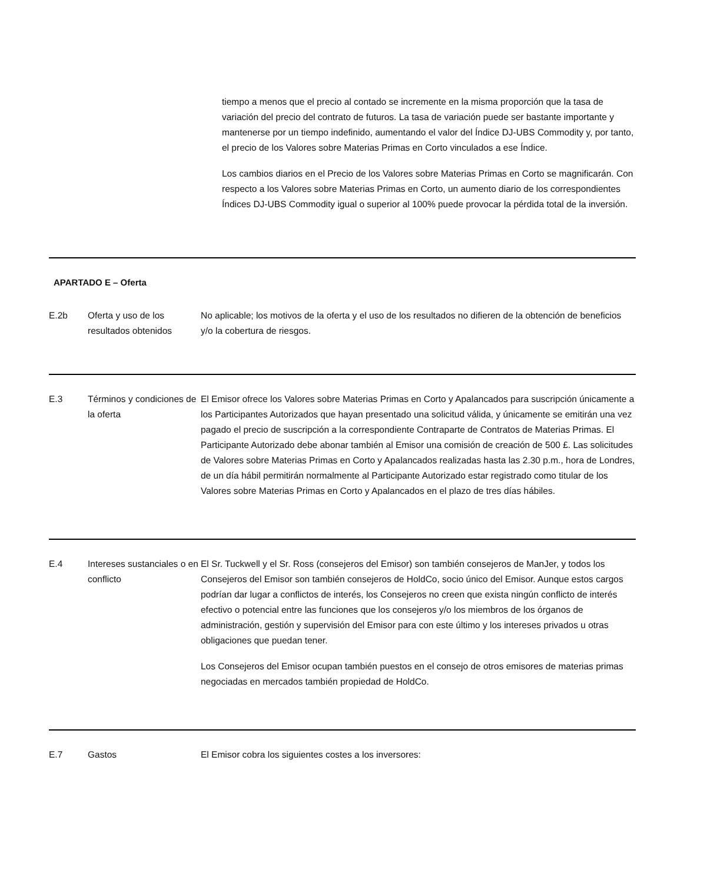tiempo a menos que el precio al contado se incremente en la misma proporción que la tasa de variación del precio del contrato de futuros. La tasa de variación puede ser bastante importante y mantenerse por un tiempo indefinido, aumentando el valor del Índice DJ-UBS Commodity y, por tanto, el precio de los Valores sobre Materias Primas en Corto vinculados a ese Índice.
Los cambios diarios en el Precio de los Valores sobre Materias Primas en Corto se magnificarán. Con respecto a los Valores sobre Materias Primas en Corto, un aumento diario de los correspondientes Índices DJ-UBS Commodity igual o superior al 100% puede provocar la pérdida total de la inversión.
APARTADO E – Oferta
| E.2b | Oferta y uso de los resultados obtenidos | No aplicable; los motivos de la oferta y el uso de los resultados no difieren de la obtención de beneficios y/o la cobertura de riesgos. |
| E.3 | Términos y condiciones de la oferta | El Emisor ofrece los Valores sobre Materias Primas en Corto y Apalancados para suscripción únicamente a los Participantes Autorizados que hayan presentado una solicitud válida, y únicamente se emitirán una vez pagado el precio de suscripción a la correspondiente Contraparte de Contratos de Materias Primas. El Participante Autorizado debe abonar también al Emisor una comisión de creación de 500 £. Las solicitudes de Valores sobre Materias Primas en Corto y Apalancados realizadas hasta las 2.30 p.m., hora de Londres, de un día hábil permitirán normalmente al Participante Autorizado estar registrado como titular de los Valores sobre Materias Primas en Corto y Apalancados en el plazo de tres días hábiles. |
| E.4 | Intereses sustanciales o en conflicto | El Sr. Tuckwell y el Sr. Ross (consejeros del Emisor) son también consejeros de ManJer, y todos los Consejeros del Emisor son también consejeros de HoldCo, socio único del Emisor. Aunque estos cargos podrían dar lugar a conflictos de interés, los Consejeros no creen que exista ningún conflicto de interés efectivo o potencial entre las funciones que los consejeros y/o los miembros de los órganos de administración, gestión y supervisión del Emisor para con este último y los intereses privados u otras obligaciones que puedan tener. Los Consejeros del Emisor ocupan también puestos en el consejo de otros emisores de materias primas negociadas en mercados también propiedad de HoldCo. |
| E.7 | Gastos | El Emisor cobra los siguientes costes a los inversores: |